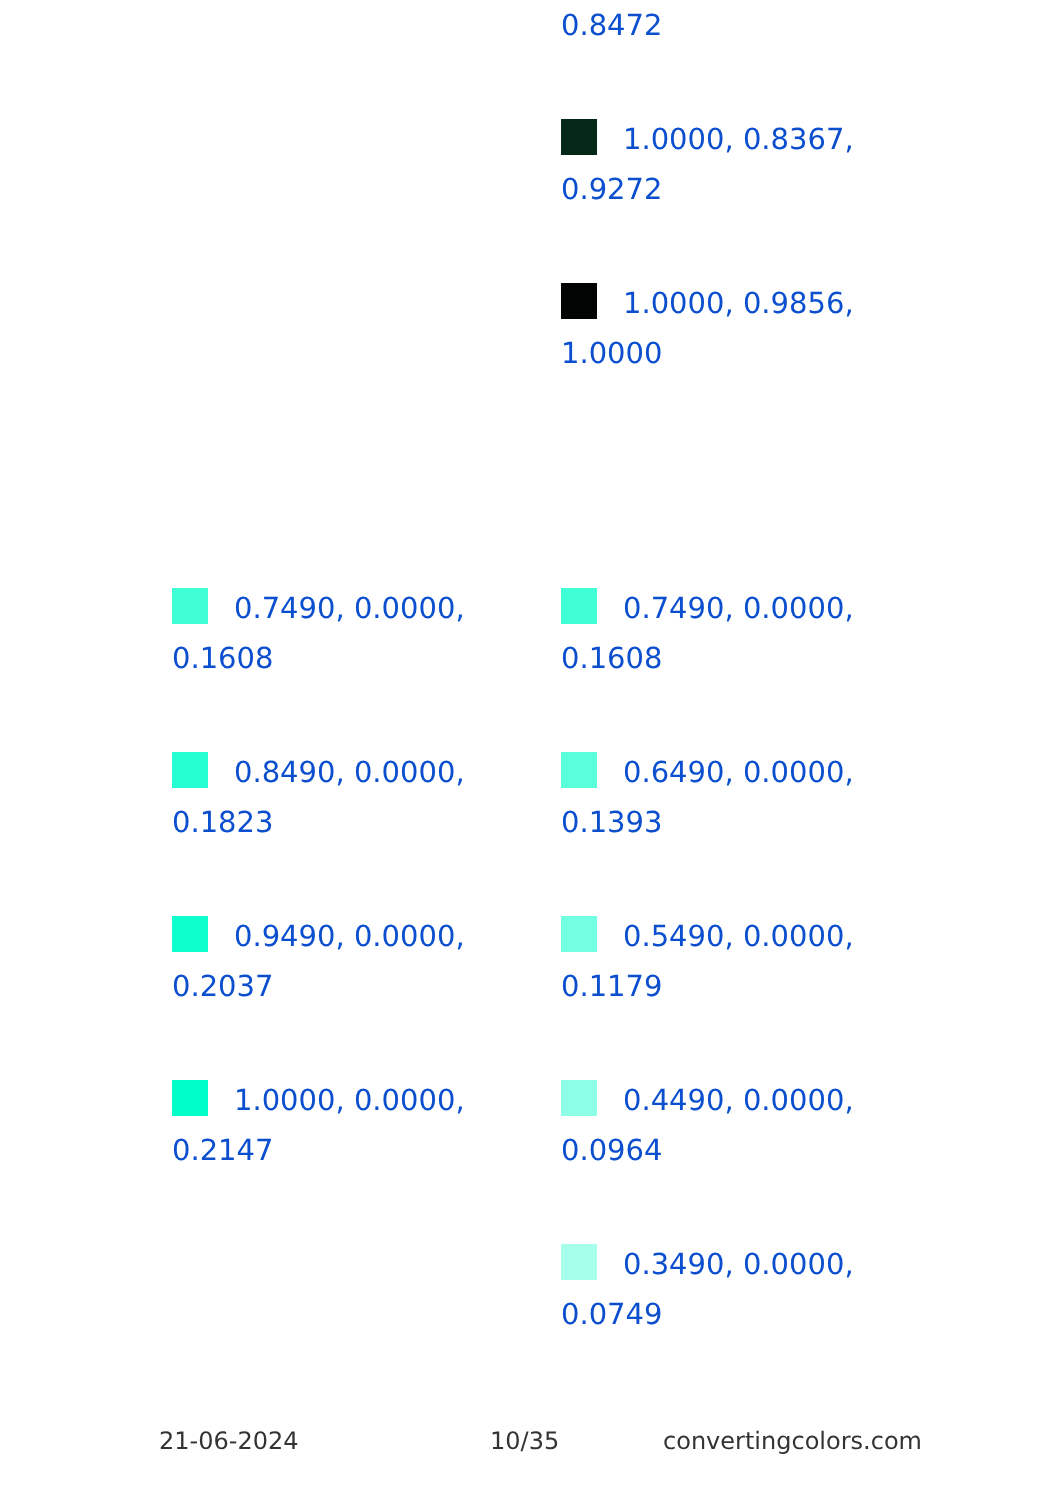0.8472
1.0000, 0.8367, 0.9272
1.0000, 0.9856, 1.0000
0.7490, 0.0000, 0.1608
0.8490, 0.0000, 0.1823
0.9490, 0.0000, 0.2037
1.0000, 0.0000, 0.2147
0.7490, 0.0000, 0.1608
0.6490, 0.0000, 0.1393
0.5490, 0.0000, 0.1179
0.4490, 0.0000, 0.0964
0.3490, 0.0000, 0.0749
21-06-2024 10/35 convertingcolors.com